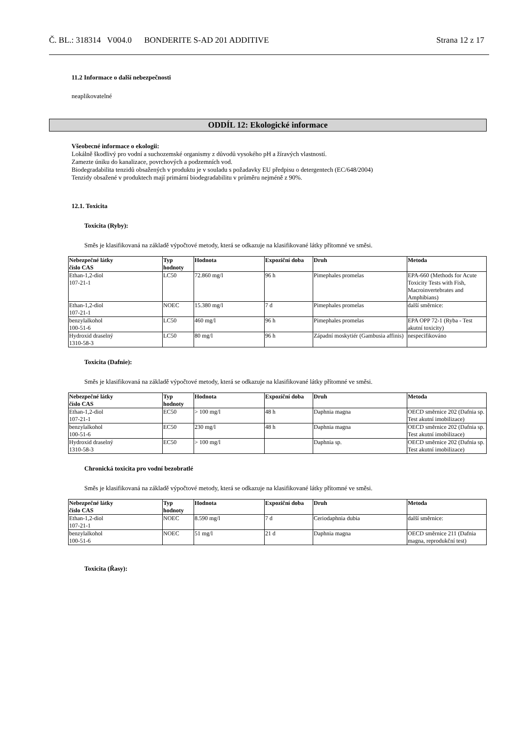Č. BL.: 318314 V004.0 BONDERITE S-AD 201 ADDITIVE Strana 12 z 17
11.2 Informace o další nebezpečnosti
neaplikovatelné
ODDÍL 12: Ekologické informace
Všeobecné informace o ekologii:
Lokálně škodlivý pro vodní a suchozemské organismy z důvodů vysokého pH a žíravých vlastností.
Zamezte úniku do kanalizace, povrchových a podzemních vod.
Biodegradabilita tenzidů obsažených v produktu je v souladu s požadavky EU předpisu o detergentech (EC/648/2004)
Tenzidy obsažené v produktech mají primární biodegradabilitu v průměru nejméně z 90%.
12.1. Toxicita
Toxicita (Ryby):
Směs je klasifikovaná na základě výpočtové metody, která se odkazuje na klasifikované látky přítomné ve směsi.
| Nebezpečné látky číslo CAS | Typ hodnoty | Hodnota | Expoziční doba | Druh | Metoda |
| --- | --- | --- | --- | --- | --- |
| Ethan-1,2-diol 107-21-1 | LC50 | 72.860 mg/l | 96 h | Pimephales promelas | EPA-660 (Methods for Acute Toxicity Tests with Fish, Macroinvertebrates and Amphibians) |
| Ethan-1,2-diol 107-21-1 | NOEC | 15.380 mg/l | 7 d | Pimephales promelas | další směrnice: |
| benzylalkohol 100-51-6 | LC50 | 460 mg/l | 96 h | Pimephales promelas | EPA OPP 72-1 (Ryba - Test akutní toxicity) |
| Hydroxid draselný 1310-58-3 | LC50 | 80 mg/l | 96 h | Západní moskytiér (Gambusia affinis) | nespecifikováno |
Toxicita (Dafnie):
Směs je klasifikovaná na základě výpočtové metody, která se odkazuje na klasifikované látky přítomné ve směsi.
| Nebezpečné látky číslo CAS | Typ hodnoty | Hodnota | Expoziční doba | Druh | Metoda |
| --- | --- | --- | --- | --- | --- |
| Ethan-1,2-diol 107-21-1 | EC50 | > 100 mg/l | 48 h | Daphnia magna | OECD směrnice 202 (Dafnia sp. Test akutní imobilizace) |
| benzylalkohol 100-51-6 | EC50 | 230 mg/l | 48 h | Daphnia magna | OECD směrnice 202 (Dafnia sp. Test akutní imobilizace) |
| Hydroxid draselný 1310-58-3 | EC50 | > 100 mg/l | | Daphnia sp. | OECD směrnice 202 (Dafnia sp. Test akutní imobilizace) |
Chronická toxicita pro vodní bezobratlé
Směs je klasifikovaná na základě výpočtové metody, která se odkazuje na klasifikované látky přítomné ve směsi.
| Nebezpečné látky číslo CAS | Typ hodnoty | Hodnota | Expoziční doba | Druh | Metoda |
| --- | --- | --- | --- | --- | --- |
| Ethan-1,2-diol 107-21-1 | NOEC | 8.590 mg/l | 7 d | Ceriodaphnia dubia | další směrnice: |
| benzylalkohol 100-51-6 | NOEC | 51 mg/l | 21 d | Daphnia magna | OECD směrnice 211 (Dafnia magna, reprodukční test) |
Toxicita (Řasy):